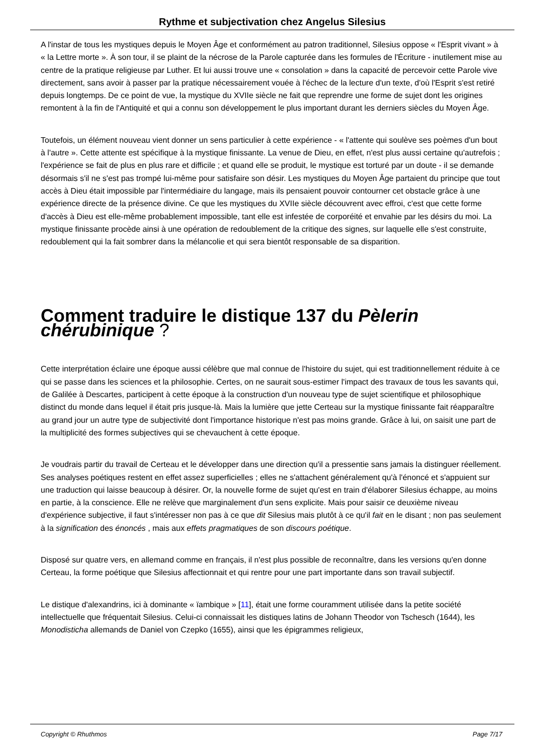Rythme et subjectivation chez Angelus Silesius
A l'instar de tous les mystiques depuis le Moyen Âge et conformément au patron traditionnel, Silesius oppose « l'Esprit vivant » à « la Lettre morte ». À son tour, il se plaint de la nécrose de la Parole capturée dans les formules de l'Écriture - inutilement mise au centre de la pratique religieuse par Luther. Et lui aussi trouve une « consolation » dans la capacité de percevoir cette Parole vive directement, sans avoir à passer par la pratique nécessairement vouée à l'échec de la lecture d'un texte, d'où l'Esprit s'est retiré depuis longtemps. De ce point de vue, la mystique du XVIIe siècle ne fait que reprendre une forme de sujet dont les origines remontent à la fin de l'Antiquité et qui a connu son développement le plus important durant les derniers siècles du Moyen Âge.
Toutefois, un élément nouveau vient donner un sens particulier à cette expérience - « l'attente qui soulève ses poèmes d'un bout à l'autre ». Cette attente est spécifique à la mystique finissante. La venue de Dieu, en effet, n'est plus aussi certaine qu'autrefois ; l'expérience se fait de plus en plus rare et difficile ; et quand elle se produit, le mystique est torturé par un doute - il se demande désormais s'il ne s'est pas trompé lui-même pour satisfaire son désir. Les mystiques du Moyen Âge partaient du principe que tout accès à Dieu était impossible par l'intermédiaire du langage, mais ils pensaient pouvoir contourner cet obstacle grâce à une expérience directe de la présence divine. Ce que les mystiques du XVIIe siècle découvrent avec effroi, c'est que cette forme d'accès à Dieu est elle-même probablement impossible, tant elle est infestée de corporéité et envahie par les désirs du moi. La mystique finissante procède ainsi à une opération de redoublement de la critique des signes, sur laquelle elle s'est construite, redoublement qui la fait sombrer dans la mélancolie et qui sera bientôt responsable de sa disparition.
Comment traduire le distique 137 du Pèlerin chérubinique ?
Cette interprétation éclaire une époque aussi célèbre que mal connue de l'histoire du sujet, qui est traditionnellement réduite à ce qui se passe dans les sciences et la philosophie. Certes, on ne saurait sous-estimer l'impact des travaux de tous les savants qui, de Galilée à Descartes, participent à cette époque à la construction d'un nouveau type de sujet scientifique et philosophique distinct du monde dans lequel il était pris jusque-là. Mais la lumière que jette Certeau sur la mystique finissante fait réapparaître au grand jour un autre type de subjectivité dont l'importance historique n'est pas moins grande. Grâce à lui, on saisit une part de la multiplicité des formes subjectives qui se chevauchent à cette époque.
Je voudrais partir du travail de Certeau et le développer dans une direction qu'il a pressentie sans jamais la distinguer réellement. Ses analyses poétiques restent en effet assez superficielles ; elles ne s'attachent généralement qu'à l'énoncé et s'appuient sur une traduction qui laisse beaucoup à désirer. Or, la nouvelle forme de sujet qu'est en train d'élaborer Silesius échappe, au moins en partie, à la conscience. Elle ne relève que marginalement d'un sens explicite. Mais pour saisir ce deuxième niveau d'expérience subjective, il faut s'intéresser non pas à ce que dit Silesius mais plutôt à ce qu'il fait en le disant ; non pas seulement à la signification des énoncés , mais aux effets pragmatiques de son discours poétique.
Disposé sur quatre vers, en allemand comme en français, il n'est plus possible de reconnaître, dans les versions qu'en donne Certeau, la forme poétique que Silesius affectionnait et qui rentre pour une part importante dans son travail subjectif.
Le distique d'alexandrins, ici à dominante « ïambique » [11], était une forme couramment utilisée dans la petite société intellectuelle que fréquentait Silesius. Celui-ci connaissait les distiques latins de Johann Theodor von Tschesch (1644), les Monodisticha allemands de Daniel von Czepko (1655), ainsi que les épigrammes religieux,
Copyright © Rhuthmos Page 7/17